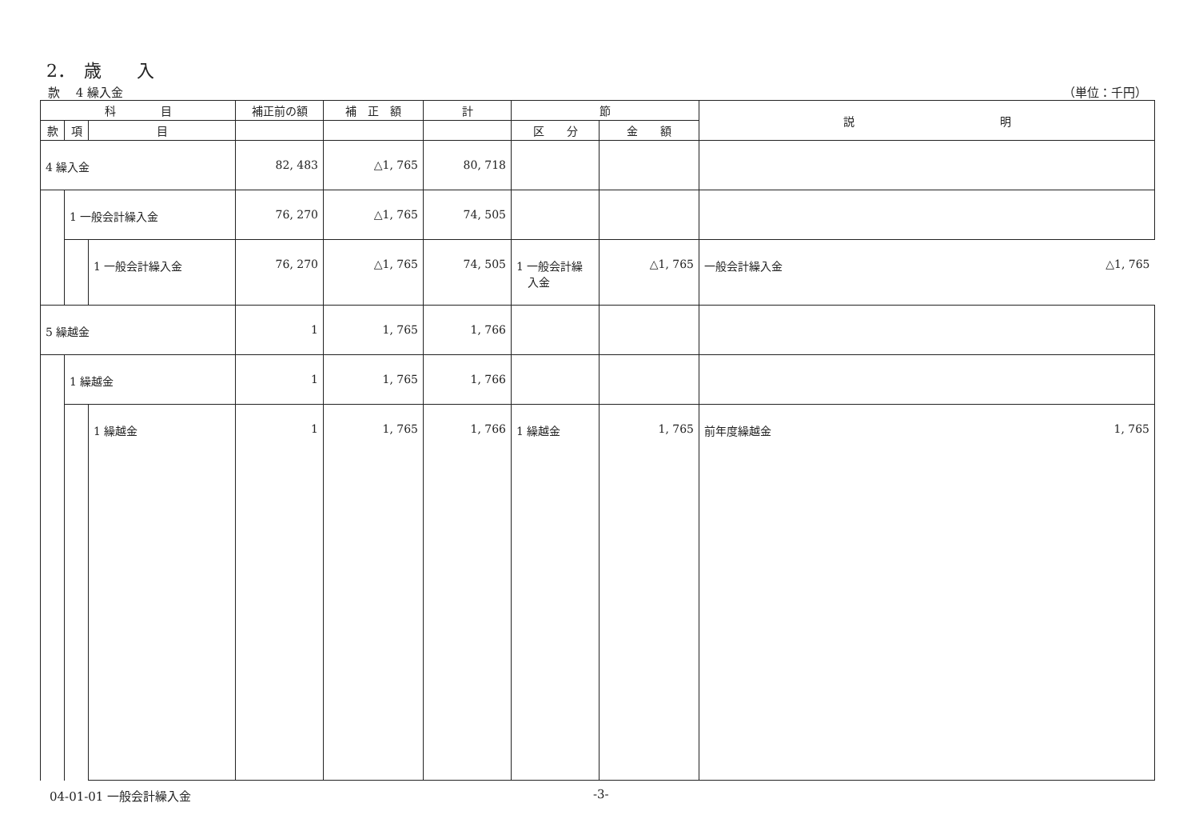2．　歳　　入
款　 4 繰入金 （単位：千円）
| 科 目 | | | 補正前の額 | 補 正 額 | 計 | 節 | | 説 明 |
| --- | --- | --- | --- | --- | --- | --- | --- | --- |
| 款 | 項 | 目 | | | | 区 分 | 金 額 | |
| 4 繰入金 | | | 82, 483 | △1, 765 | 80, 718 | | | |
| | 1 一般会計繰入金 | | 76, 270 | △1, 765 | 74, 505 | | | |
| | | 1 一般会計繰入金 | 76, 270 | △1, 765 | 74, 505 | 1 一般会計繰 入金 | △1, 765 | 一般会計繰入金 △1, 765 |
| 5 繰越金 | | | 1 | 1, 765 | 1, 766 | | | |
| | 1 繰越金 | | 1 | 1, 765 | 1, 766 | | | |
| | | 1 繰越金 | 1 | 1, 765 | 1, 766 | 1 繰越金 | 1, 765 | 前年度繰越金 1, 765 |
04-01-01 一般会計繰入金 -3-